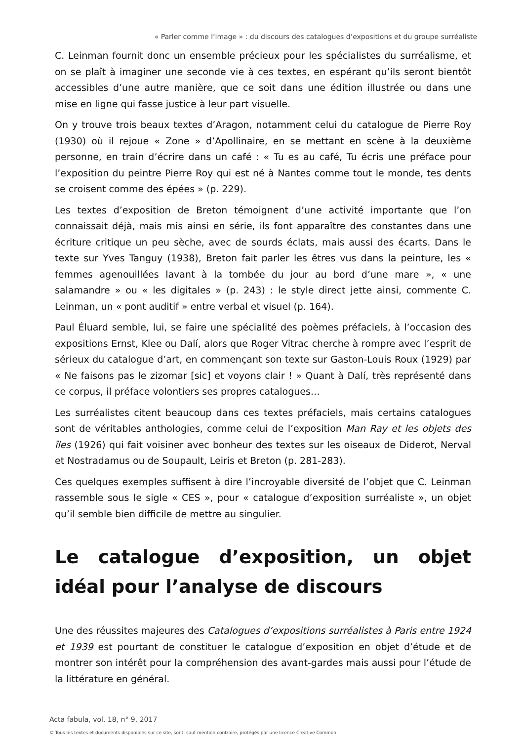« Parler comme l’image » : du discours des catalogues d’expositions et du groupe surréaliste
C. Leinman fournit donc un ensemble précieux pour les spécialistes du surréalisme, et on se plaît à imaginer une seconde vie à ces textes, en espérant qu’ils seront bientôt accessibles d’une autre manière, que ce soit dans une édition illustrée ou dans une mise en ligne qui fasse justice à leur part visuelle.
On y trouve trois beaux textes d’Aragon, notamment celui du catalogue de Pierre Roy (1930) où il rejoue « Zone » d’Apollinaire, en se mettant en scène à la deuxième personne, en train d’écrire dans un café : « Tu es au café, Tu écris une préface pour l’exposition du peintre Pierre Roy qui est né à Nantes comme tout le monde, tes dents se croisent comme des épées » (p. 229).
Les textes d’exposition de Breton témoignent d’une activité importante que l’on connaissait déjà, mais mis ainsi en série, ils font apparaître des constantes dans une écriture critique un peu sèche, avec de sourds éclats, mais aussi des écarts. Dans le texte sur Yves Tanguy (1938), Breton fait parler les êtres vus dans la peinture, les « femmes agenouillées lavant à la tombée du jour au bord d’une mare », « une salamandre » ou « les digitales » (p. 243) : le style direct jette ainsi, commente C. Leinman, un « pont auditif » entre verbal et visuel (p. 164).
Paul Éluard semble, lui, se faire une spécialité des poèmes préfaciels, à l’occasion des expositions Ernst, Klee ou Dalí, alors que Roger Vitrac cherche à rompre avec l’esprit de sérieux du catalogue d’art, en commençant son texte sur Gaston-Louis Roux (1929) par « Ne faisons pas le zizomar [sic] et voyons clair ! » Quant à Dalí, très représenté dans ce corpus, il préface volontiers ses propres catalogues…
Les surréalistes citent beaucoup dans ces textes préfaciels, mais certains catalogues sont de véritables anthologies, comme celui de l’exposition Man Ray et les objets des îles (1926) qui fait voisiner avec bonheur des textes sur les oiseaux de Diderot, Nerval et Nostradamus ou de Soupault, Leiris et Breton (p. 281-283).
Ces quelques exemples suffisent à dire l’incroyable diversité de l’objet que C. Leinman rassemble sous le sigle « CES », pour « catalogue d’exposition surréaliste », un objet qu’il semble bien difficile de mettre au singulier.
Le catalogue d’exposition, un objet idéal pour l’analyse de discours
Une des réussites majeures des Catalogues d’expositions surréalistes à Paris entre 1924 et 1939 est pourtant de constituer le catalogue d’exposition en objet d’étude et de montrer son intérêt pour la compréhension des avant-gardes mais aussi pour l’étude de la littérature en général.
Acta fabula, vol. 18, n° 9, 2017
© Tous les textes et documents disponibles sur ce site, sont, sauf mention contraire, protégés par une licence Creative Common.